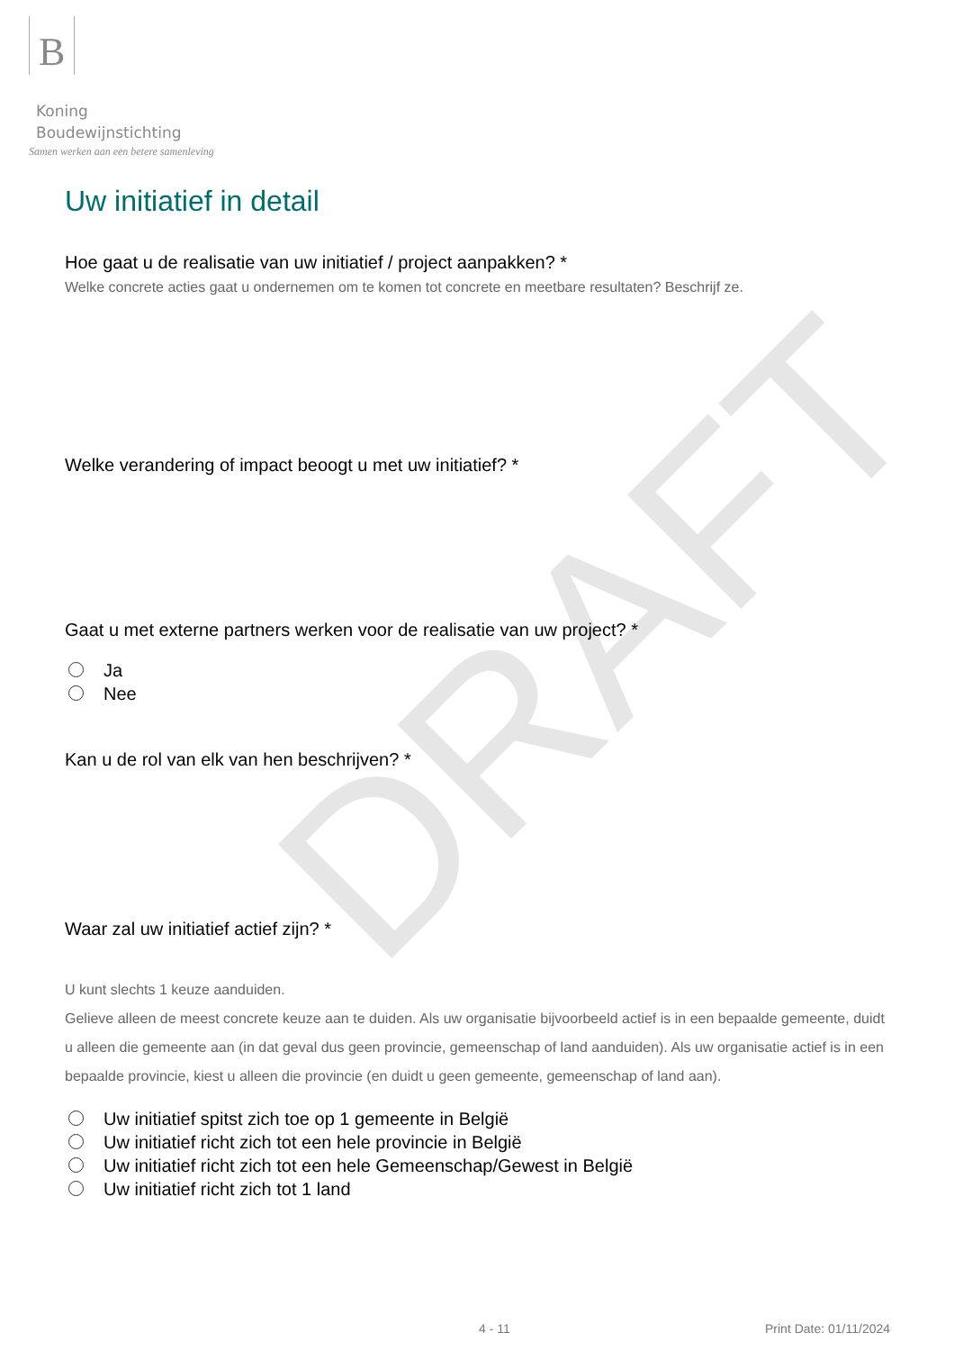DRAFT
B Koning
Boudewijnstichting
Samen werken aan een betere samenleving
Uw initiatief in detail
Hoe gaat u de realisatie van uw initiatief / project aanpakken? *
Welke concrete acties gaat u ondernemen om te komen tot concrete en meetbare resultaten? Beschrijf ze.
Welke verandering of impact beoogt u met uw initiatief? *
Gaat u met externe partners werken voor de realisatie van uw project? *
Ja
Nee
Kan u de rol van elk van hen beschrijven? *
Waar zal uw initiatief actief zijn? *
U kunt slechts 1 keuze aanduiden.
Gelieve alleen de meest concrete keuze aan te duiden. Als uw organisatie bijvoorbeeld actief is in een bepaalde gemeente, duidt u alleen die gemeente aan (in dat geval dus geen provincie, gemeenschap of land aanduiden). Als uw organisatie actief is in een bepaalde provincie, kiest u alleen die provincie (en duidt u geen gemeente, gemeenschap of land aan).
Uw initiatief spitst zich toe op 1 gemeente in België
Uw initiatief richt zich tot een hele provincie in België
Uw initiatief richt zich tot een hele Gemeenschap/Gewest in België
Uw initiatief richt zich tot 1 land
4 - 11 Print Date: 01/11/2024